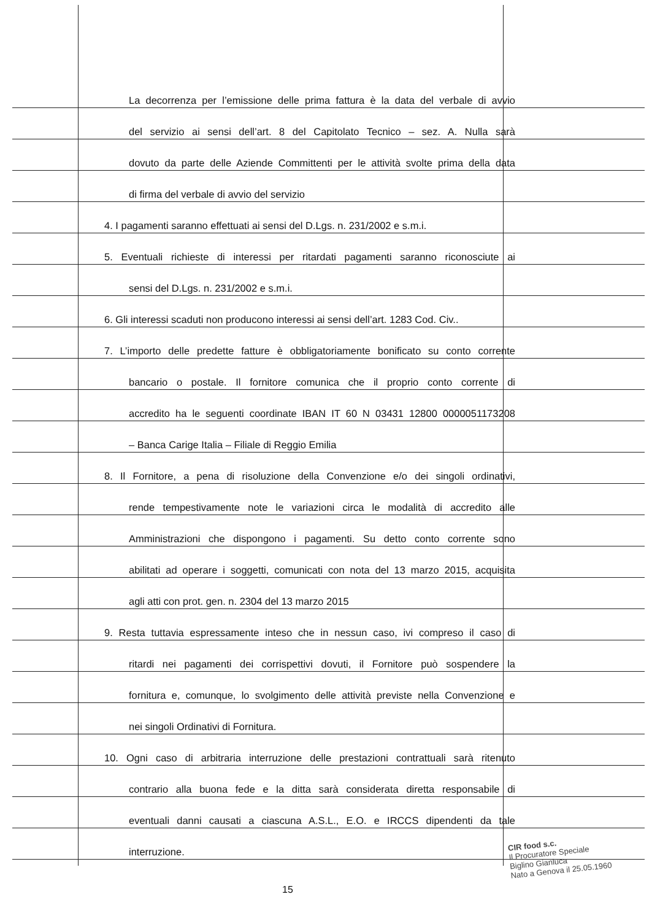La decorrenza per l’emissione delle prima fattura è la data del verbale di avvio
del servizio ai sensi dell’art. 8 del Capitolato Tecnico – sez. A. Nulla sarà
dovuto da parte delle Aziende Committenti per le attività svolte prima della data
di firma del verbale di avvio del servizio
4. I pagamenti saranno effettuati ai sensi del D.Lgs. n. 231/2002 e s.m.i.
5. Eventuali richieste di interessi per ritardati pagamenti saranno riconosciute ai
sensi del D.Lgs. n. 231/2002 e s.m.i.
6. Gli interessi scaduti non producono interessi ai sensi dell’art. 1283 Cod. Civ..
7. L’importo delle predette fatture è obbligatoriamente bonificato su conto corrente
bancario o postale. Il fornitore comunica che il proprio conto corrente di
accredito ha le seguenti coordinate IBAN IT 60 N 03431 12800 0000051173208
– Banca Carige Italia – Filiale di Reggio Emilia
8. Il Fornitore, a pena di risoluzione della Convenzione e/o dei singoli ordinativi,
rende tempestivamente note le variazioni circa le modalità di accredito alle
Amministrazioni che dispongono i pagamenti. Su detto conto corrente sono
abilitati ad operare i soggetti, comunicati con nota del 13 marzo 2015, acquisita
agli atti con prot. gen. n. 2304 del 13 marzo 2015
9. Resta tuttavia espressamente inteso che in nessun caso, ivi compreso il caso di
ritardi nei pagamenti dei corrispettivi dovuti, il Fornitore può sospendere la
fornitura e, comunque, lo svolgimento delle attività previste nella Convenzione e
nei singoli Ordinativi di Fornitura.
10. Ogni caso di arbitraria interruzione delle prestazioni contrattuali sarà ritenuto
contrario alla buona fede e la ditta sarà considerata diretta responsabile di
eventuali danni causati a ciascuna A.S.L., E.O. e IRCCS dipendenti da tale
interruzione.
15
CIR food s.c.
Il Procuratore Speciale
Biglino Gianluca
Nato a Genova il 25.05.1960